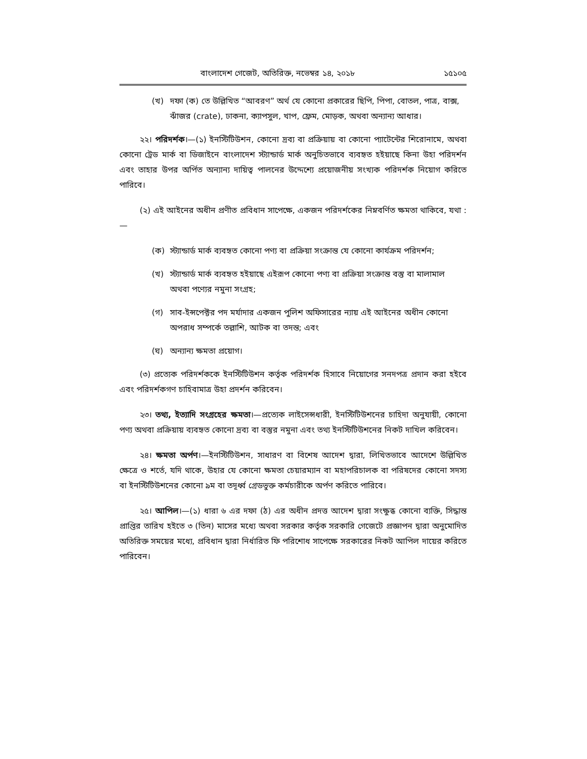বাংলাদেশ গেজেট, অতিরিক্ত, নভেম্বর ১৪, ২০১৮ ১৫১০৫
(খ) দফা (ক) তে উল্লিখিত “আবরণ” অর্থ যে কোনো প্রকারের ছিপি, পিপা, বোতল, পাত্র, বাক্স, ঝাঁজর (crate), ঢাকনা, ক্যাপসুল, খাপ, ফ্রেম, মোড়ক, অথবা অন্যান্য আধার।
২২। পরিদর্শক।—(১) ইনস্টিটিউশন, কোনো দ্রব্য বা প্রক্রিয়ায় বা কোনো প্যাটেন্টের শিরোনামে, অথবা কোনো ট্রেড মার্ক বা ডিজাইনে বাংলাদেশ স্ট্যান্ডার্ড মার্ক অনুচিতভাবে ব্যবহৃত হইয়াছে কিনা উহা পরিদর্শন এবং তাহার উপর অর্পিত অন্যান্য দায়িত্ব পালনের উদ্দেশ্যে প্রয়োজনীয় সংখ্যক পরিদর্শক নিয়োগ করিতে পারিবে।
(২) এই আইনের অধীন প্রণীত প্রবিধান সাপেক্ষে, একজন পরিদর্শকের নিম্নবর্ণিত ক্ষমতা থাকিবে, যথা :—
(ক) স্ট্যান্ডার্ড মার্ক ব্যবহৃত কোনো পণ্য বা প্রক্রিয়া সংক্রান্ত যে কোনো কার্যক্রম পরিদর্শন;
(খ) স্ট্যান্ডার্ড মার্ক ব্যবহৃত হইয়াছে এইরূপ কোনো পণ্য বা প্রক্রিয়া সংক্রান্ত বস্তু বা মালামাল অথবা পণ্যের নমুনা সংগ্রহ;
(গ) সাব-ইন্সপেক্টর পদ মর্যাদার একজন পুলিশ অফিসারের ন্যায় এই আইনের অধীন কোনো অপরাধ সম্পর্কে তল্লাশি, আটক বা তদন্ত; এবং
(ঘ) অন্যান্য ক্ষমতা প্রয়োগ।
(৩) প্রত্যেক পরিদর্শককে ইনস্টিটিউশন কর্তৃক পরিদর্শক হিসাবে নিয়োগের সনদপত্র প্রদান করা হইবে এবং পরিদর্শকগণ চাহিবামাত্র উহা প্রদর্শন করিবেন।
২৩। তথ্য, ইত্যাদি সংগ্রহের ক্ষমতা।—প্রত্যেক লাইসেন্সধারী, ইনস্টিটিউশনের চাহিদা অনুযায়ী, কোনো পণ্য অথবা প্রক্রিয়ায় ব্যবহৃত কোনো দ্রব্য বা বস্তুর নমুনা এবং তথ্য ইনস্টিটিউশনের নিকট দাখিল করিবেন।
২৪। ক্ষমতা অর্পণ।—ইনস্টিটিউশন, সাধারণ বা বিশেষ আদেশ দ্বারা, লিখিতভাবে আদেশে উল্লিখিত ক্ষেত্রে ও শর্তে, যদি থাকে, উহার যে কোনো ক্ষমতা চেয়ারম্যান বা মহাপরিচালক বা পরিষদের কোনো সদস্য বা ইনস্টিটিউশনের কোনো ৯ম বা তদূর্ধ্ব গ্রেডভুক্ত কর্মচারীকে অর্পণ করিতে পারিবে।
২৫। আপিল।—(১) ধারা ৬ এর দফা (ঠ) এর অধীন প্রদত্ত আদেশ দ্বারা সংক্ষুব্ধ কোনো ব্যক্তি, সিদ্ধান্ত প্রাপ্তির তারিখ হইতে ৩ (তিন) মাসের মধ্যে অথবা সরকার কর্তৃক সরকারি গেজেটে প্রজ্ঞাপন দ্বারা অনুমোদিত অতিরিক্ত সময়ের মধ্যে, প্রবিধান দ্বারা নির্ধারিত ফি পরিশোধ সাপেক্ষে সরকারের নিকট আপিল দায়ের করিতে পারিবেন।